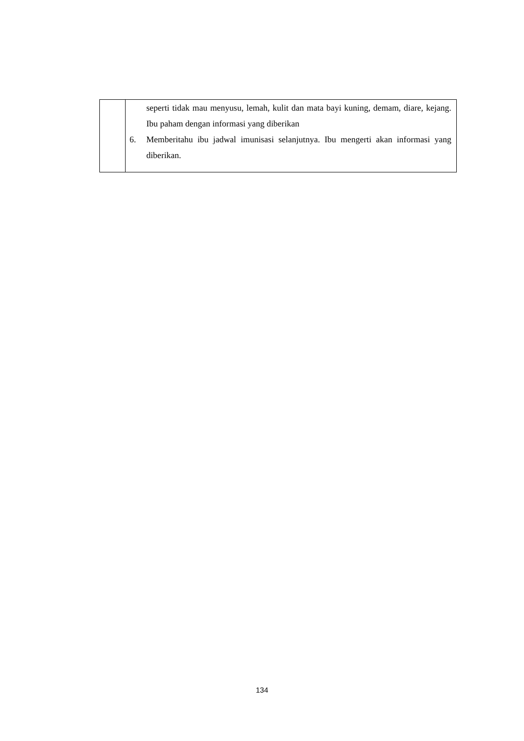| | seperti tidak mau menyusu, lemah, kulit dan mata bayi kuning, demam, diare, kejang. Ibu paham dengan informasi yang diberikan 6. Memberitahu ibu jadwal imunisasi selanjutnya. Ibu mengerti akan informasi yang diberikan. |
134